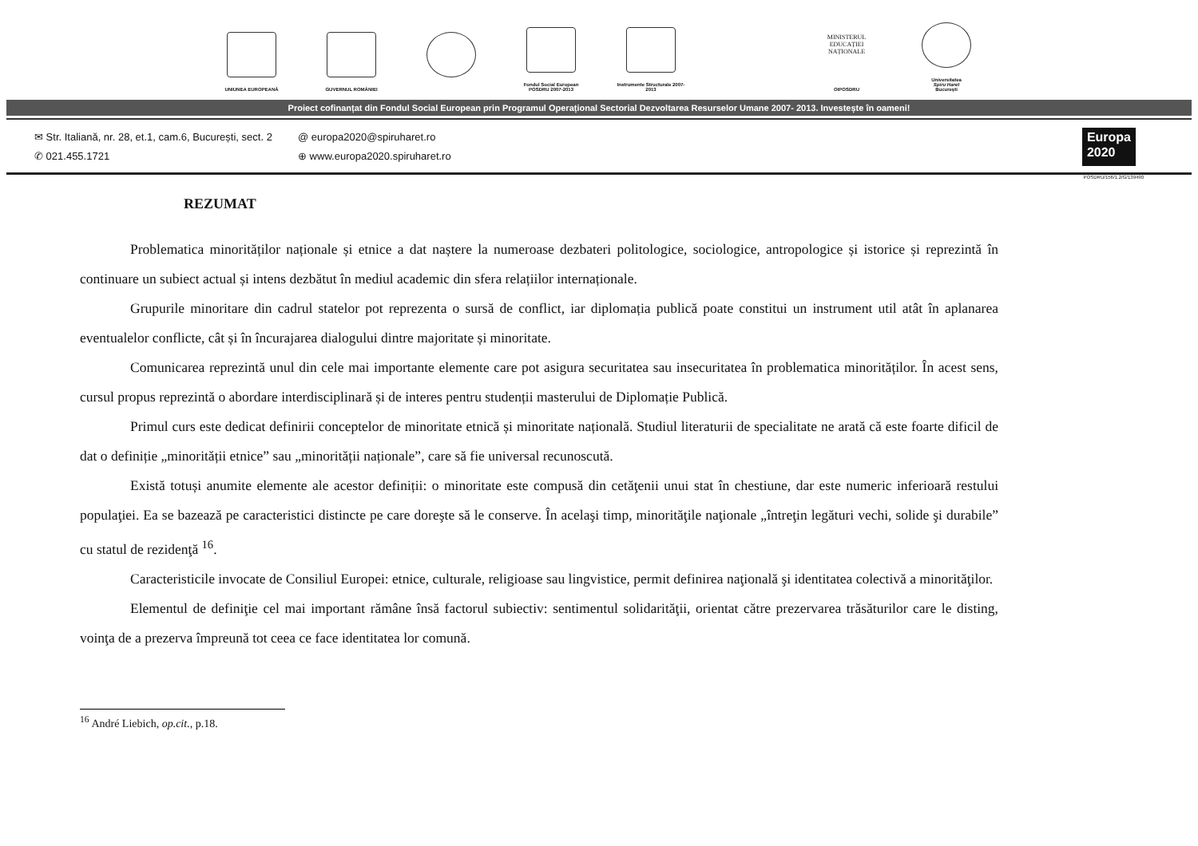UNIUNEA EUROPEANĂ GUVERNUL ROMÂNIEI Fondul Social European POSDRU 2007-2013
Instrumente Structurale 2007-2013
MINISTERUL EDUCAȚIEI NAȚIONALE
OIPOSDRU
Universitatea
Spiru Haret
București
Proiect cofinanțat din Fondul Social European prin Programul Operațional Sectorial Dezvoltarea Resurselor Umane 2007- 2013. Investește în oameni!
✉ Str. Italiană, nr. 28, et.1, cam.6, București, sect. 2
✆ 021.455.1721
@ europa2020@spiruharet.ro
⊕ www.europa2020.spiruharet.ro
Europa
2020
POSDRU/156/1.2/G/139490
REZUMAT
Problematica minorităților naționale și etnice a dat naștere la numeroase dezbateri politologice, sociologice, antropologice și istorice și reprezintă în continuare un subiect actual și intens dezbătut în mediul academic din sfera relațiilor internaționale.
Grupurile minoritare din cadrul statelor pot reprezenta o sursă de conflict, iar diplomația publică poate constitui un instrument util atât în aplanarea eventualelor conflicte, cât și în încurajarea dialogului dintre majoritate și minoritate.
Comunicarea reprezintă unul din cele mai importante elemente care pot asigura securitatea sau insecuritatea în problematica minorităților. În acest sens, cursul propus reprezintă o abordare interdisciplinară și de interes pentru studenții masterului de Diplomație Publică.
Primul curs este dedicat definirii conceptelor de minoritate etnică și minoritate națională. Studiul literaturii de specialitate ne arată că este foarte dificil de dat o definiție „minorității etnice” sau „minorității naționale”, care să fie universal recunoscută.
Există totuși anumite elemente ale acestor definiții: o minoritate este compusă din cetăţenii unui stat în chestiune, dar este numeric inferioară restului populaţiei. Ea se bazează pe caracteristici distincte pe care doreşte să le conserve. În acelaşi timp, minorităţile naţionale „întreţin legături vechi, solide şi durabile” cu statul de rezidenţă <sup>16</sup>.
Caracteristicile invocate de Consiliul Europei: etnice, culturale, religioase sau lingvistice, permit definirea naţională şi identitatea colectivă a minorităţilor.
Elementul de definiţie cel mai important rămâne însă factorul subiectiv: sentimentul solidarităţii, orientat către prezervarea trăsăturilor care le disting, voinţa de a prezerva împreună tot ceea ce face identitatea lor comună.
<sup>16</sup> André Liebich, op.cit., p.18.